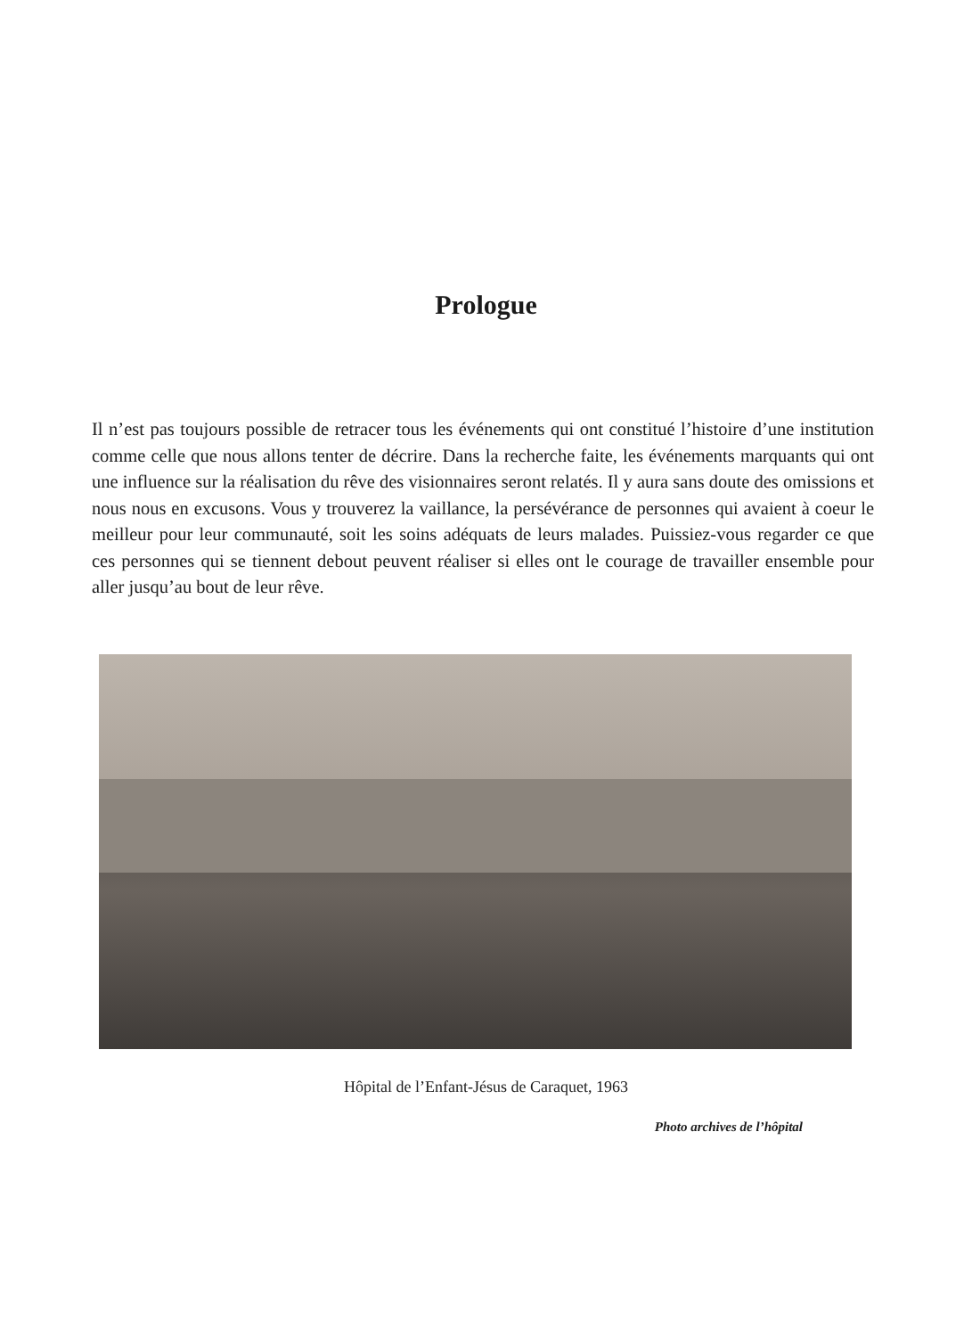Prologue
Il n’est pas toujours possible de retracer tous les événements qui ont constitué l’histoire d’une institution comme celle que nous allons tenter de décrire. Dans la recherche faite, les événements marquants qui ont une influence sur la réalisation du rêve des visionnaires seront relatés. Il y aura sans doute des omissions et nous nous en excusons. Vous y trouverez la vaillance, la persévérance de personnes qui avaient à coeur le meilleur pour leur communauté, soit les soins adéquats de leurs malades. Puissiez-vous regarder ce que ces personnes qui se tiennent debout peuvent réaliser si elles ont le courage de travailler ensemble pour aller jusqu’au bout de leur rêve.
Hôpital de l’Enfant-Jésus de Caraquet, 1963
Photo archives de l’hôpital